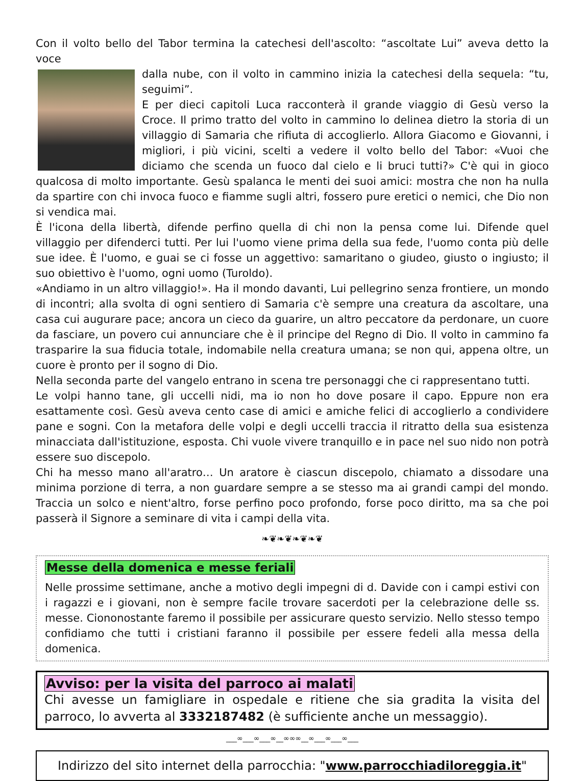Con il volto bello del Tabor termina la catechesi dell'ascolto: “ascoltate Lui” aveva detto la voce
dalla nube, con il volto in cammino inizia la catechesi della sequela: “tu, seguimi”.
E per dieci capitoli Luca racconterà il grande viaggio di Gesù verso la Croce. Il primo tratto del volto in cammino lo delinea dietro la storia di un villaggio di Samaria che rifiuta di accoglierlo. Allora Giacomo e Giovanni, i migliori, i più vicini, scelti a vedere il volto bello del Tabor: «Vuoi che diciamo che scenda un fuoco dal cielo e li bruci tutti?» C'è qui in gioco qualcosa di molto importante. Gesù spalanca le menti dei suoi amici: mostra che non ha nulla da spartire con chi invoca fuoco e fiamme sugli altri, fossero pure eretici o nemici, che Dio non si vendica mai.
È l'icona della libertà, difende perfino quella di chi non la pensa come lui. Difende quel villaggio per difenderci tutti. Per lui l'uomo viene prima della sua fede, l'uomo conta più delle sue idee. È l'uomo, e guai se ci fosse un aggettivo: samaritano o giudeo, giusto o ingiusto; il suo obiettivo è l'uomo, ogni uomo (Turoldo).
«Andiamo in un altro villaggio!». Ha il mondo davanti, Lui pellegrino senza frontiere, un mondo di incontri; alla svolta di ogni sentiero di Samaria c'è sempre una creatura da ascoltare, una casa cui augurare pace; ancora un cieco da guarire, un altro peccatore da perdonare, un cuore da fasciare, un povero cui annunciare che è il principe del Regno di Dio. Il volto in cammino fa trasparire la sua fiducia totale, indomabile nella creatura umana; se non qui, appena oltre, un cuore è pronto per il sogno di Dio.
Nella seconda parte del vangelo entrano in scena tre personaggi che ci rappresentano tutti.
Le volpi hanno tane, gli uccelli nidi, ma io non ho dove posare il capo. Eppure non era esattamente così. Gesù aveva cento case di amici e amiche felici di accoglierlo a condividere pane e sogni. Con la metafora delle volpi e degli uccelli traccia il ritratto della sua esistenza minacciata dall'istituzione, esposta. Chi vuole vivere tranquillo e in pace nel suo nido non potrà essere suo discepolo.
Chi ha messo mano all'aratro… Un aratore è ciascun discepolo, chiamato a dissodare una minima porzione di terra, a non guardare sempre a se stesso ma ai grandi campi del mondo. Traccia un solco e nient'altro, forse perfino poco profondo, forse poco diritto, ma sa che poi passerà il Signore a seminare di vita i campi della vita.
❧❦❧❦❧❦❧❦
Messe della domenica e messe feriali
Nelle prossime settimane, anche a motivo degli impegni di d. Davide con i campi estivi con i ragazzi e i giovani, non è sempre facile trovare sacerdoti per la celebrazione delle ss. messe. Ciononostante faremo il possibile per assicurare questo servizio. Nello stesso tempo confidiamo che tutti i cristiani faranno il possibile per essere fedeli alla messa della domenica.
Avviso: per la visita del parroco ai malati
Chi avesse un famigliare in ospedale e ritiene che sia gradita la visita del parroco, lo avverta al 3332187482 (è sufficiente anche un messaggio).
___∞___∞___∞__∞∞∞__∞___∞___∞___
Indirizzo del sito internet della parrocchia: "www.parrocchiadiloreggia.it"